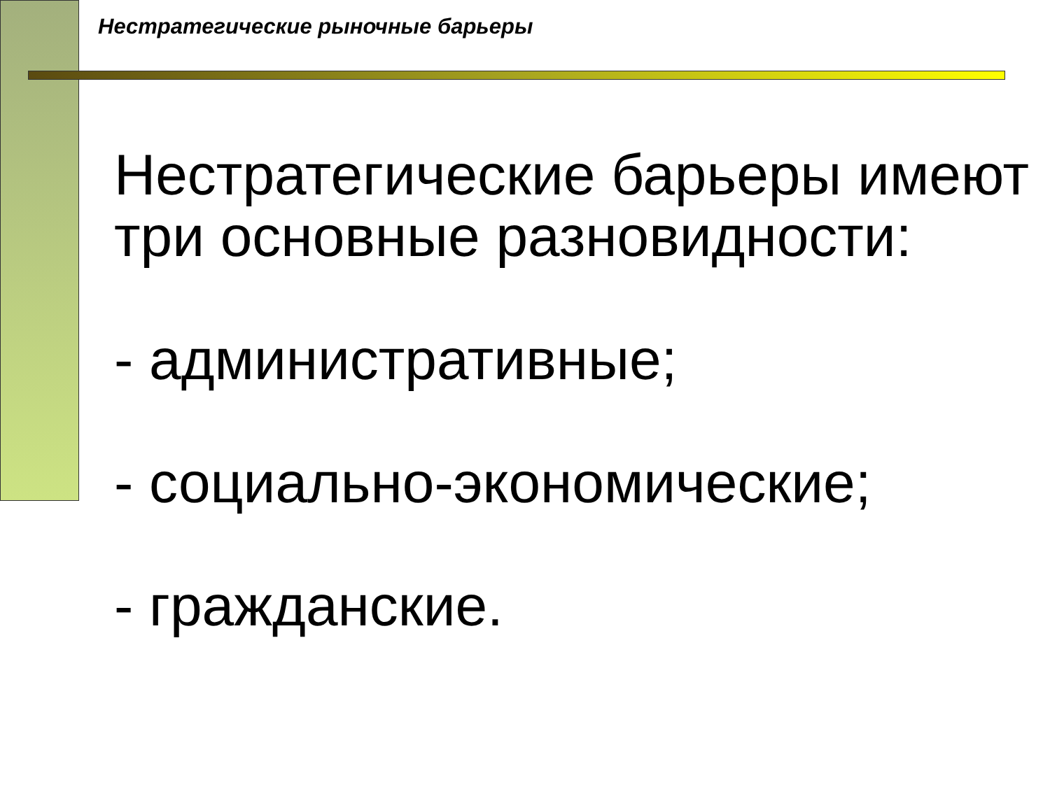Нестратегические рыночные барьеры
Нестратегические барьеры имеют три основные разновидности:
- административные;
- социально-экономические;
- гражданские.